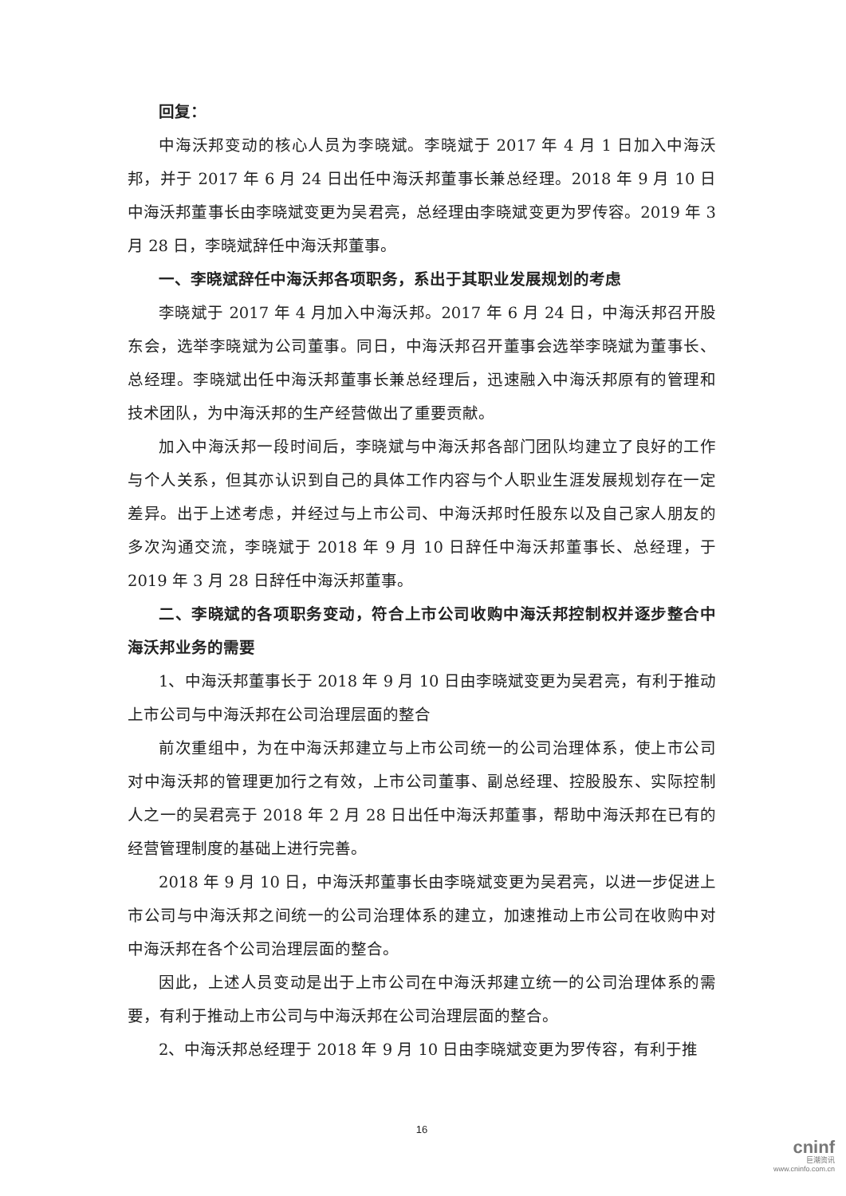回复：
中海沃邦变动的核心人员为李晓斌。李晓斌于 2017 年 4 月 1 日加入中海沃邦，并于 2017 年 6 月 24 日出任中海沃邦董事长兼总经理。2018 年 9 月 10 日中海沃邦董事长由李晓斌变更为吴君亮，总经理由李晓斌变更为罗传容。2019 年 3 月 28 日，李晓斌辞任中海沃邦董事。
一、李晓斌辞任中海沃邦各项职务，系出于其职业发展规划的考虑
李晓斌于 2017 年 4 月加入中海沃邦。2017 年 6 月 24 日，中海沃邦召开股东会，选举李晓斌为公司董事。同日，中海沃邦召开董事会选举李晓斌为董事长、总经理。李晓斌出任中海沃邦董事长兼总经理后，迅速融入中海沃邦原有的管理和技术团队，为中海沃邦的生产经营做出了重要贡献。
加入中海沃邦一段时间后，李晓斌与中海沃邦各部门团队均建立了良好的工作与个人关系，但其亦认识到自己的具体工作内容与个人职业生涯发展规划存在一定差异。出于上述考虑，并经过与上市公司、中海沃邦时任股东以及自己家人朋友的多次沟通交流，李晓斌于 2018 年 9 月 10 日辞任中海沃邦董事长、总经理，于 2019 年 3 月 28 日辞任中海沃邦董事。
二、李晓斌的各项职务变动，符合上市公司收购中海沃邦控制权并逐步整合中海沃邦业务的需要
1、中海沃邦董事长于 2018 年 9 月 10 日由李晓斌变更为吴君亮，有利于推动上市公司与中海沃邦在公司治理层面的整合
前次重组中，为在中海沃邦建立与上市公司统一的公司治理体系，使上市公司对中海沃邦的管理更加行之有效，上市公司董事、副总经理、控股股东、实际控制人之一的吴君亮于 2018 年 2 月 28 日出任中海沃邦董事，帮助中海沃邦在已有的经营管理制度的基础上进行完善。
2018 年 9 月 10 日，中海沃邦董事长由李晓斌变更为吴君亮，以进一步促进上市公司与中海沃邦之间统一的公司治理体系的建立，加速推动上市公司在收购中对中海沃邦在各个公司治理层面的整合。
因此，上述人员变动是出于上市公司在中海沃邦建立统一的公司治理体系的需要，有利于推动上市公司与中海沃邦在公司治理层面的整合。
2、中海沃邦总经理于 2018 年 9 月 10 日由李晓斌变更为罗传容，有利于推
16
cninf
巨潮资讯
www.cninfo.com.cn